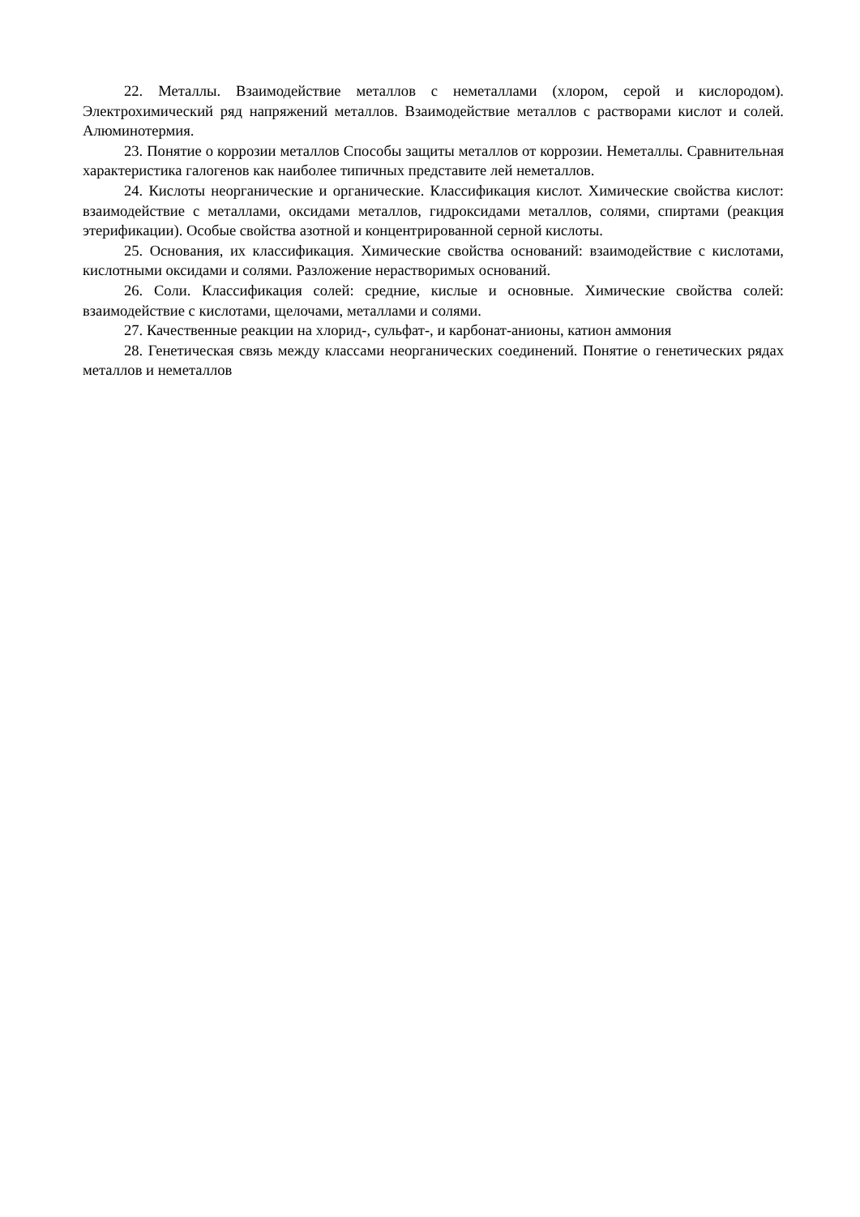22. Металлы. Взаимодействие металлов с неметаллами (хлором, серой и кислородом). Электрохимический ряд напряжений металлов. Взаимодействие металлов с растворами кислот и солей. Алюминотермия.
23. Понятие о коррозии металлов Способы защиты металлов от коррозии. Неметаллы. Сравнительная характеристика галогенов как наиболее типичных представите лей неметаллов.
24. Кислоты неорганические и органические. Классификация кислот. Химические свойства кислот: взаимодействие с металлами, оксидами металлов, гидроксидами металлов, солями, спиртами (реакция этерификации). Особые свойства азотной и концентрированной серной кислоты.
25. Основания, их классификация. Химические свойства оснований: взаимодействие с кислотами, кислотными оксидами и солями. Разложение нерастворимых оснований.
26. Соли. Классификация солей: средние, кислые и основные. Химические свойства солей: взаимодействие с кислотами, щелочами, металлами и солями.
27. Качественные реакции на хлорид-, сульфат-, и карбонат-анионы, катион аммония
28. Генетическая связь между классами неорганических соединений. Понятие о генетических рядах металлов и неметаллов